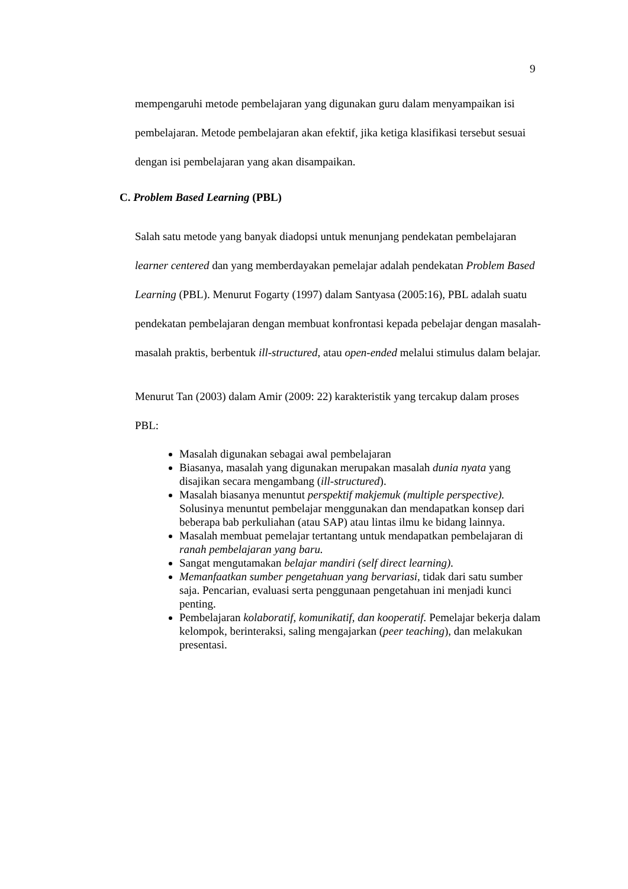9
mempengaruhi metode pembelajaran yang digunakan guru dalam menyampaikan isi pembelajaran. Metode pembelajaran akan efektif, jika ketiga klasifikasi tersebut sesuai dengan isi pembelajaran yang akan disampaikan.
C. Problem Based Learning (PBL)
Salah satu metode yang banyak diadopsi untuk menunjang pendekatan pembelajaran learner centered dan yang memberdayakan pemelajar adalah pendekatan Problem Based Learning (PBL). Menurut Fogarty (1997) dalam Santyasa (2005:16), PBL adalah suatu pendekatan pembelajaran dengan membuat konfrontasi kepada pebelajar dengan masalah-masalah praktis, berbentuk ill-structured, atau open-ended melalui stimulus dalam belajar.
Menurut Tan (2003) dalam Amir (2009: 22) karakteristik yang tercakup dalam proses PBL:
Masalah digunakan sebagai awal pembelajaran
Biasanya, masalah yang digunakan merupakan masalah dunia nyata yang disajikan secara mengambang (ill-structured).
Masalah biasanya menuntut perspektif makjemuk (multiple perspective). Solusinya menuntut pembelajar menggunakan dan mendapatkan konsep dari beberapa bab perkuliahan (atau SAP) atau lintas ilmu ke bidang lainnya.
Masalah membuat pemelajar tertantang untuk mendapatkan pembelajaran di ranah pembelajaran yang baru.
Sangat mengutamakan belajar mandiri (self direct learning).
Memanfaatkan sumber pengetahuan yang bervariasi, tidak dari satu sumber saja. Pencarian, evaluasi serta penggunaan pengetahuan ini menjadi kunci penting.
Pembelajaran kolaboratif, komunikatif, dan kooperatif. Pemelajar bekerja dalam kelompok, berinteraksi, saling mengajarkan (peer teaching), dan melakukan presentasi.